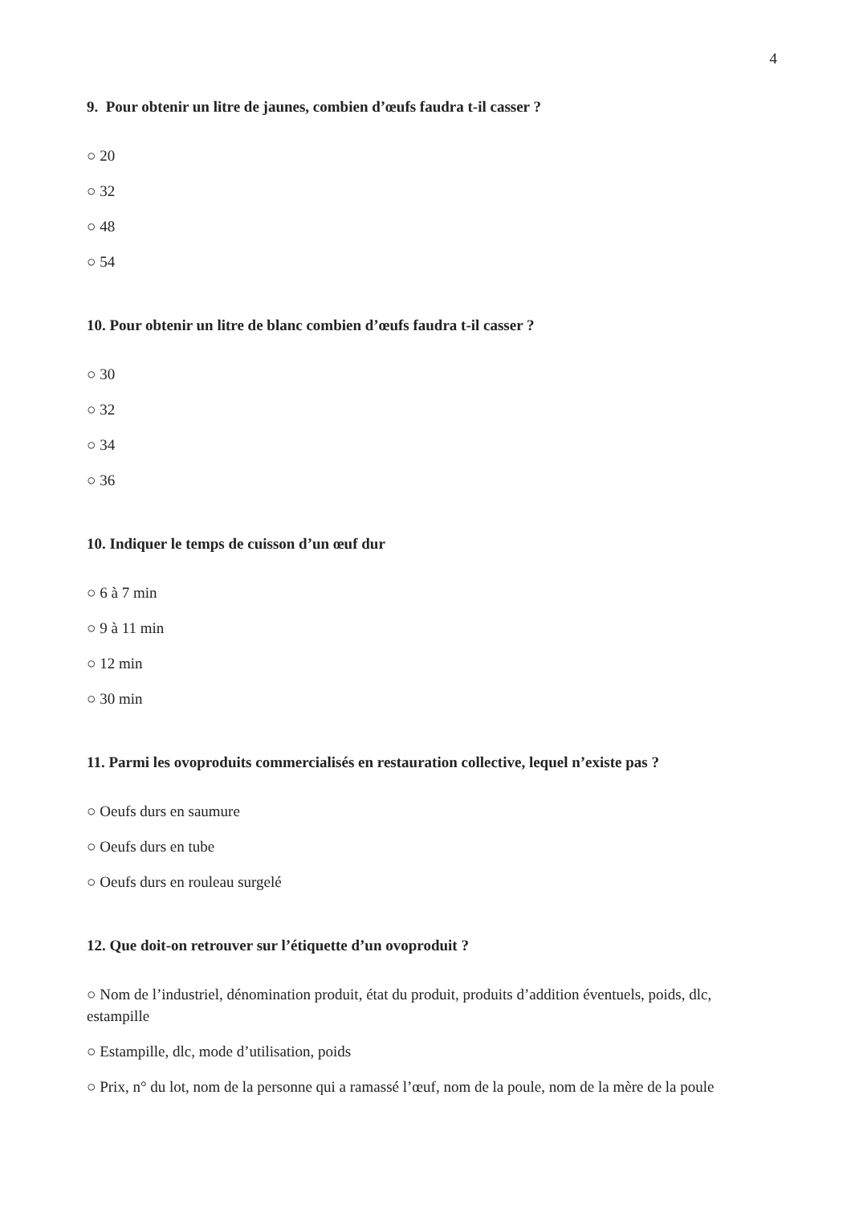4
9. Pour obtenir un litre de jaunes, combien d’œufs faudra t-il casser ?
○ 20
○ 32
○ 48
○ 54
10. Pour obtenir un litre de blanc combien d’œufs faudra t-il casser ?
○ 30
○ 32
○ 34
○ 36
10. Indiquer le temps de cuisson d’un œuf dur
○ 6 à 7 min
○ 9 à 11 min
○ 12 min
○ 30 min
11. Parmi les ovoproduits commercialisés en restauration collective, lequel n’existe pas ?
○ Oeufs durs en saumure
○ Oeufs durs en tube
○ Oeufs durs en rouleau surgelé
12. Que doit-on retrouver sur l’étiquette d’un ovoproduit ?
○ Nom de l’industriel, dénomination produit, état du produit, produits d’addition éventuels, poids, dlc, estampille
○ Estampille, dlc, mode d’utilisation, poids
○ Prix, n° du lot, nom de la personne qui a ramassé l’œuf, nom de la poule, nom de la mère de la poule